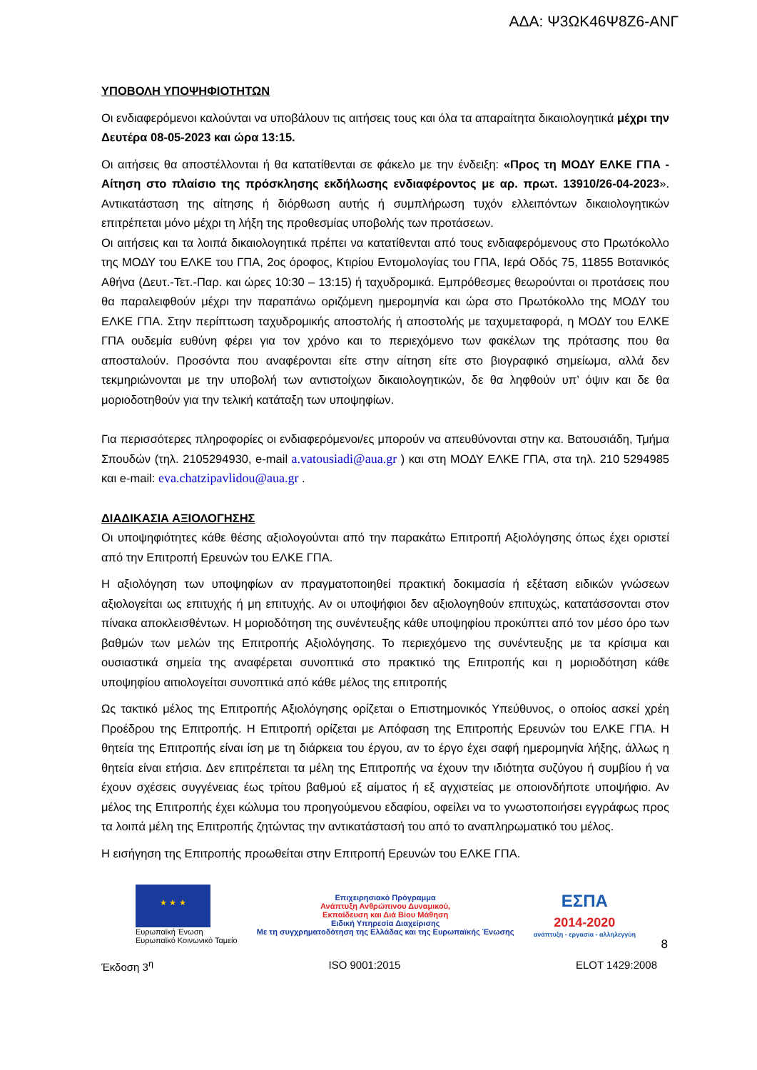ΑΔΑ: Ψ3ΩΚ46Ψ8Ζ6-ΑΝΓ
ΥΠΟΒΟΛΗ ΥΠΟΨΗΦΙΟΤΗΤΩΝ
Οι ενδιαφερόμενοι καλούνται να υποβάλουν τις αιτήσεις τους και όλα τα απαραίτητα δικαιολογητικά μέχρι την Δευτέρα 08-05-2023 και ώρα 13:15.
Οι αιτήσεις θα αποστέλλονται ή θα κατατίθενται σε φάκελο με την ένδειξη: «Προς τη ΜΟΔΥ ΕΛΚΕ ΓΠΑ - Αίτηση στο πλαίσιο της πρόσκλησης εκδήλωσης ενδιαφέροντος με αρ. πρωτ. 13910/26-04-2023». Αντικατάσταση της αίτησης ή διόρθωση αυτής ή συμπλήρωση τυχόν ελλειπόντων δικαιολογητικών επιτρέπεται μόνο μέχρι τη λήξη της προθεσμίας υποβολής των προτάσεων.
Οι αιτήσεις και τα λοιπά δικαιολογητικά πρέπει να κατατίθενται από τους ενδιαφερόμενους στο Πρωτόκολλο της ΜΟΔΥ του ΕΛΚΕ του ΓΠΑ, 2ος όροφος, Κτιρίου Εντομολογίας του ΓΠΑ, Ιερά Οδός 75, 11855 Βοτανικός Αθήνα (Δευτ.-Τετ.-Παρ. και ώρες 10:30 – 13:15) ή ταχυδρομικά. Εμπρόθεσμες θεωρούνται οι προτάσεις που θα παραλειφθούν μέχρι την παραπάνω οριζόμενη ημερομηνία και ώρα στο Πρωτόκολλο της ΜΟΔΥ του ΕΛΚΕ ΓΠΑ. Στην περίπτωση ταχυδρομικής αποστολής ή αποστολής με ταχυμεταφορά, η ΜΟΔΥ του ΕΛΚΕ ΓΠΑ ουδεμία ευθύνη φέρει για τον χρόνο και το περιεχόμενο των φακέλων της πρότασης που θα αποσταλούν. Προσόντα που αναφέρονται είτε στην αίτηση είτε στο βιογραφικό σημείωμα, αλλά δεν τεκμηριώνονται με την υποβολή των αντιστοίχων δικαιολογητικών, δε θα ληφθούν υπ’ όψιν και δε θα μοριοδοτηθούν για την τελική κατάταξη των υποψηφίων.
Για περισσότερες πληροφορίες οι ενδιαφερόμενοι/ες μπορούν να απευθύνονται στην κα. Βατουσιάδη, Τμήμα Σπουδών (τηλ. 2105294930, e-mail a.vatousiadi@aua.gr ) και στη ΜΟΔΥ ΕΛΚΕ ΓΠΑ, στα τηλ. 210 5294985 και e-mail: eva.chatzipavlidou@aua.gr .
ΔΙΑΔΙΚΑΣΙΑ ΑΞΙΟΛΟΓΗΣΗΣ
Οι υποψηφιότητες κάθε θέσης αξιολογούνται από την παρακάτω Επιτροπή Αξιολόγησης όπως έχει οριστεί από την Επιτροπή Ερευνών του ΕΛΚΕ ΓΠΑ.
Η αξιολόγηση των υποψηφίων αν πραγματοποιηθεί πρακτική δοκιμασία ή εξέταση ειδικών γνώσεων αξιολογείται ως επιτυχής ή μη επιτυχής. Αν οι υποψήφιοι δεν αξιολογηθούν επιτυχώς, κατατάσσονται στον πίνακα αποκλεισθέντων. Η μοριοδότηση της συνέντευξης κάθε υποψηφίου προκύπτει από τον μέσο όρο των βαθμών των μελών της Επιτροπής Αξιολόγησης. Το περιεχόμενο της συνέντευξης με τα κρίσιμα και ουσιαστικά σημεία της αναφέρεται συνοπτικά στο πρακτικό της Επιτροπής και η μοριοδότηση κάθε υποψηφίου αιτιολογείται συνοπτικά από κάθε μέλος της επιτροπής
Ως τακτικό μέλος της Επιτροπής Αξιολόγησης ορίζεται ο Επιστημονικός Υπεύθυνος, ο οποίος ασκεί χρέη Προέδρου της Επιτροπής. Η Επιτροπή ορίζεται με Απόφαση της Επιτροπής Ερευνών του ΕΛΚΕ ΓΠΑ. Η θητεία της Επιτροπής είναι ίση με τη διάρκεια του έργου, αν το έργο έχει σαφή ημερομηνία λήξης, άλλως η θητεία είναι ετήσια. Δεν επιτρέπεται τα μέλη της Επιτροπής να έχουν την ιδιότητα συζύγου ή συμβίου ή να έχουν σχέσεις συγγένειας έως τρίτου βαθμού εξ αίματος ή εξ αγχιστείας με οποιονδήποτε υποψήφιο. Αν μέλος της Επιτροπής έχει κώλυμα του προηγούμενου εδαφίου, οφείλει να το γνωστοποιήσει εγγράφως προς τα λοιπά μέλη της Επιτροπής ζητώντας την αντικατάστασή του από το αναπληρωματικό του μέλος.
Η εισήγηση της Επιτροπής προωθείται στην Επιτροπή Ερευνών του ΕΛΚΕ ΓΠΑ.
★ ★ ★
Ευρωπαϊκή Ένωση
Ευρωπαϊκό Κοινωνικό Ταμείο
Επιχειρησιακό Πρόγραμμα
Ανάπτυξη Ανθρώπινου Δυναμικού,
Εκπαίδευση και Διά Βίου Μάθηση
Ειδική Υπηρεσία Διαχείρισης
Με τη συγχρηματοδότηση της Ελλάδας και της Ευρωπαϊκής Ένωσης
ΕΣΠΑ
2014-2020
ανάπτυξη - εργασία - αλληλεγγύη
8
Έκδοση 3<sup>η</sup> ISO 9001:2015 ELOT 1429:2008